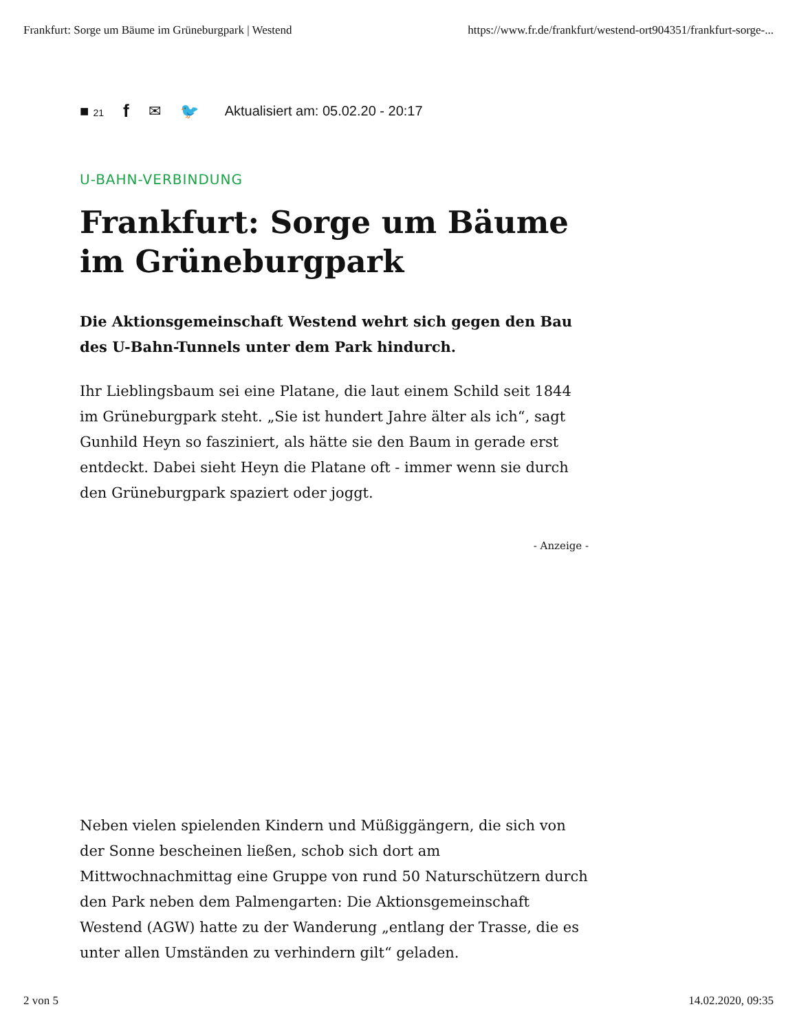Frankfurt: Sorge um Bäume im Grüneburgpark | Westend https://www.fr.de/frankfurt/westend-ort904351/frankfurt-sorge-...
■ 21 f ✉ 🐦 Aktualisiert am: 05.02.20 - 20:17
U-BAHN-VERBINDUNG
Frankfurt: Sorge um Bäume im Grüneburgpark
Die Aktionsgemeinschaft Westend wehrt sich gegen den Bau des U-Bahn-Tunnels unter dem Park hindurch.
Ihr Lieblingsbaum sei eine Platane, die laut einem Schild seit 1844 im Grüneburgpark steht. „Sie ist hundert Jahre älter als ich“, sagt Gunhild Heyn so fasziniert, als hätte sie den Baum in gerade erst entdeckt. Dabei sieht Heyn die Platane oft - immer wenn sie durch den Grüneburgpark spaziert oder joggt.
- Anzeige -
Neben vielen spielenden Kindern und Müßiggängern, die sich von der Sonne bescheinen ließen, schob sich dort am Mittwochnachmittag eine Gruppe von rund 50 Naturschützern durch den Park neben dem Palmengarten: Die Aktionsgemeinschaft Westend (AGW) hatte zu der Wanderung „entlang der Trasse, die es unter allen Umständen zu verhindern gilt“ geladen.
2 von 5 14.02.2020, 09:35